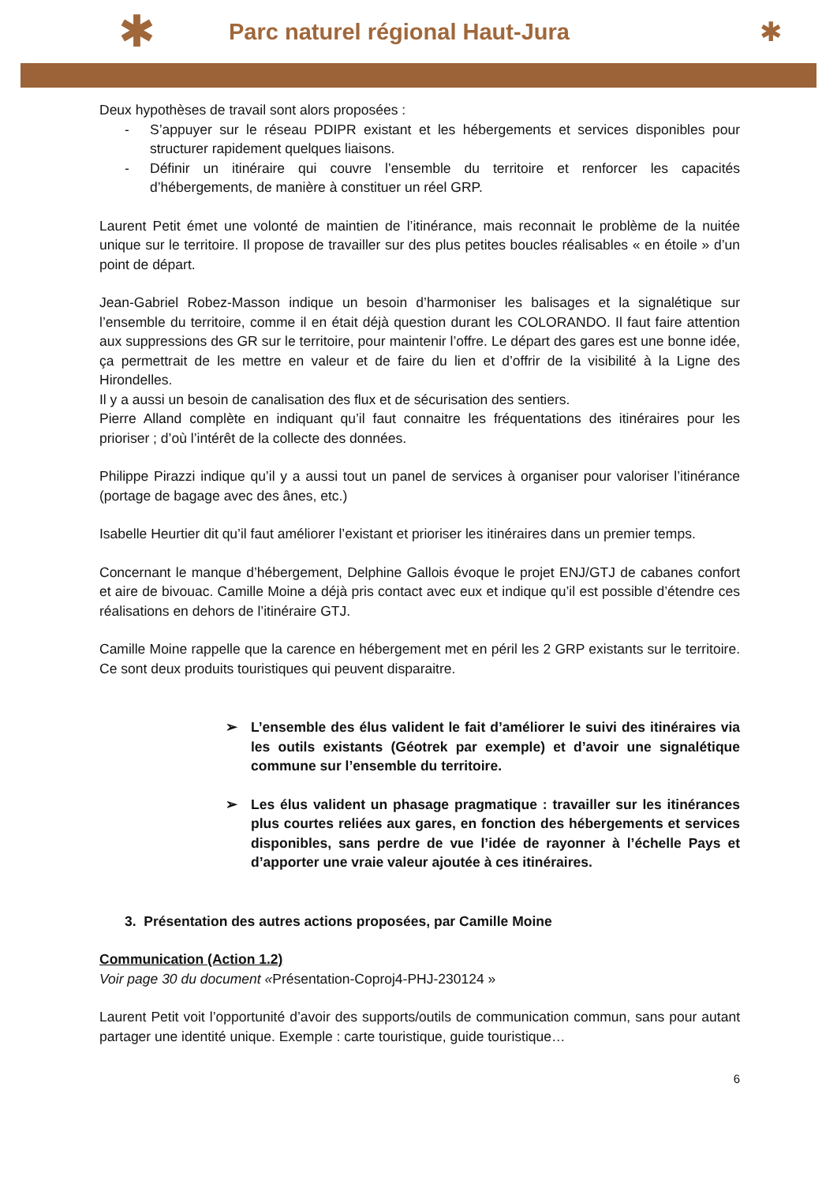✱ Parc naturel régional Haut-Jura ✱
Deux hypothèses de travail sont alors proposées :
- S’appuyer sur le réseau PDIPR existant et les hébergements et services disponibles pour structurer rapidement quelques liaisons.
- Définir un itinéraire qui couvre l’ensemble du territoire et renforcer les capacités d’hébergements, de manière à constituer un réel GRP.
Laurent Petit émet une volonté de maintien de l’itinérance, mais reconnait le problème de la nuitée unique sur le territoire. Il propose de travailler sur des plus petites boucles réalisables « en étoile » d’un point de départ.
Jean-Gabriel Robez-Masson indique un besoin d’harmoniser les balisages et la signalétique sur l’ensemble du territoire, comme il en était déjà question durant les COLORANDO. Il faut faire attention aux suppressions des GR sur le territoire, pour maintenir l’offre. Le départ des gares est une bonne idée, ça permettrait de les mettre en valeur et de faire du lien et d’offrir de la visibilité à la Ligne des Hirondelles.
Il y a aussi un besoin de canalisation des flux et de sécurisation des sentiers.
Pierre Alland complète en indiquant qu’il faut connaitre les fréquentations des itinéraires pour les prioriser ; d’où l’intérêt de la collecte des données.
Philippe Pirazzi indique qu’il y a aussi tout un panel de services à organiser pour valoriser l’itinérance (portage de bagage avec des ânes, etc.)
Isabelle Heurtier dit qu’il faut améliorer l’existant et prioriser les itinéraires dans un premier temps.
Concernant le manque d’hébergement, Delphine Gallois évoque le projet ENJ/GTJ de cabanes confort et aire de bivouac. Camille Moine a déjà pris contact avec eux et indique qu’il est possible d’étendre ces réalisations en dehors de l’itinéraire GTJ.
Camille Moine rappelle que la carence en hébergement met en péril les 2 GRP existants sur le territoire. Ce sont deux produits touristiques qui peuvent disparaitre.
➢ L’ensemble des élus valident le fait d’améliorer le suivi des itinéraires via les outils existants (Géotrek par exemple) et d’avoir une signalétique commune sur l’ensemble du territoire.
➢ Les élus valident un phasage pragmatique : travailler sur les itinérances plus courtes reliées aux gares, en fonction des hébergements et services disponibles, sans perdre de vue l’idée de rayonner à l’échelle Pays et d’apporter une vraie valeur ajoutée à ces itinéraires.
3. Présentation des autres actions proposées, par Camille Moine
Communication (Action 1.2)
Voir page 30 du document «Présentation-Coproj4-PHJ-230124 »
Laurent Petit voit l’opportunité d’avoir des supports/outils de communication commun, sans pour autant partager une identité unique. Exemple : carte touristique, guide touristique…
6